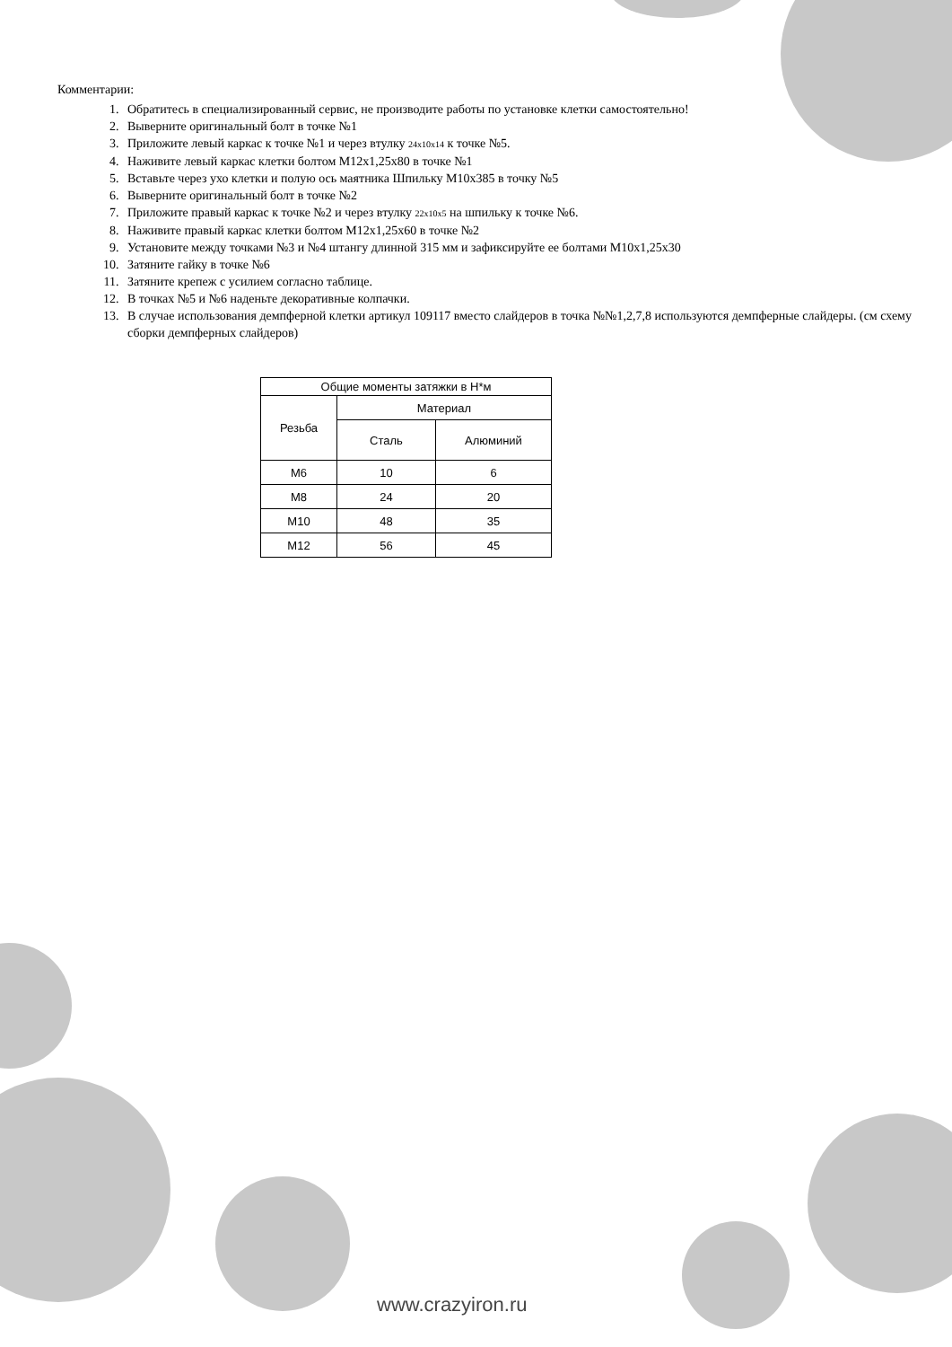Комментарии:
1. Обратитесь в специализированный сервис, не производите работы по установке клетки самостоятельно!
2. Выверните оригинальный болт в точке №1
3. Приложите левый каркас к точке №1 и через втулку 24x10x14 к точке №5.
4. Наживите левый каркас клетки болтом М12х1,25х80 в точке №1
5. Вставьте через ухо клетки и полую ось маятника Шпильку М10х385 в точку №5
6. Выверните оригинальный болт в точке №2
7. Приложите правый каркас к точке №2 и через втулку 22x10x5 на шпильку к точке №6.
8. Наживите правый каркас клетки болтом М12х1,25х60 в точке №2
9. Установите между точками №3 и №4 штангу длинной 315 мм и зафиксируйте ее болтами М10х1,25х30
10. Затяните гайку в точке №6
11. Затяните крепеж с усилием согласно таблице.
12. В точках №5 и №6 наденьте декоративные колпачки.
13. В случае использования демпферной клетки артикул 109117 вместо слайдеров в точка №№1,2,7,8 используются демпферные слайдеры. (см схему сборки демпферных слайдеров)
| Общие моменты затяжки в Н*м | | |
| --- | --- | --- |
| Резьба | Материал | |
| | Сталь | Алюминий |
| М6 | 10 | 6 |
| М8 | 24 | 20 |
| М10 | 48 | 35 |
| М12 | 56 | 45 |
www.crazyiron.ru